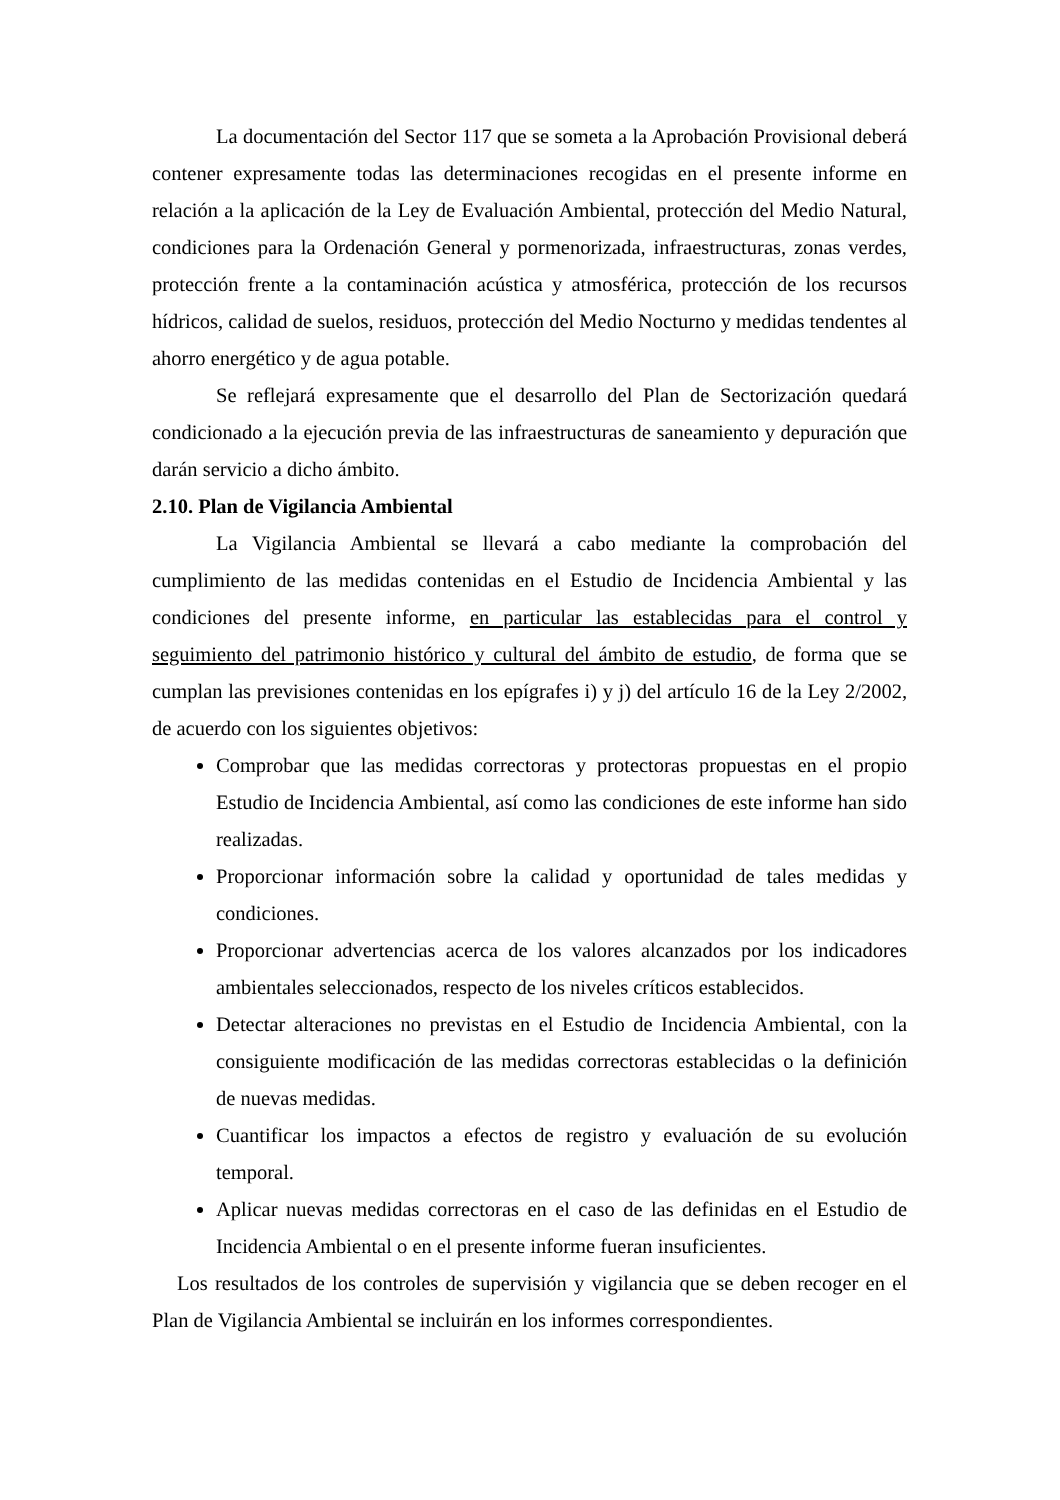La documentación del Sector 117 que se someta a la Aprobación Provisional deberá contener expresamente todas las determinaciones recogidas en el presente informe en relación a la aplicación de la Ley de Evaluación Ambiental, protección del Medio Natural, condiciones para la Ordenación General y pormenorizada, infraestructuras, zonas verdes, protección frente a la contaminación acústica y atmosférica, protección de los recursos hídricos, calidad de suelos, residuos, protección del Medio Nocturno y medidas tendentes al ahorro energético y de agua potable.
Se reflejará expresamente que el desarrollo del Plan de Sectorización quedará condicionado a la ejecución previa de las infraestructuras de saneamiento y depuración que darán servicio a dicho ámbito.
2.10. Plan de Vigilancia Ambiental
La Vigilancia Ambiental se llevará a cabo mediante la comprobación del cumplimiento de las medidas contenidas en el Estudio de Incidencia Ambiental y las condiciones del presente informe, en particular las establecidas para el control y seguimiento del patrimonio histórico y cultural del ámbito de estudio, de forma que se cumplan las previsiones contenidas en los epígrafes i) y j) del artículo 16 de la Ley 2/2002, de acuerdo con los siguientes objetivos:
Comprobar que las medidas correctoras y protectoras propuestas en el propio Estudio de Incidencia Ambiental, así como las condiciones de este informe han sido realizadas.
Proporcionar información sobre la calidad y oportunidad de tales medidas y condiciones.
Proporcionar advertencias acerca de los valores alcanzados por los indicadores ambientales seleccionados, respecto de los niveles críticos establecidos.
Detectar alteraciones no previstas en el Estudio de Incidencia Ambiental, con la consiguiente modificación de las medidas correctoras establecidas o la definición de nuevas medidas.
Cuantificar los impactos a efectos de registro y evaluación de su evolución temporal.
Aplicar nuevas medidas correctoras en el caso de las definidas en el Estudio de Incidencia Ambiental o en el presente informe fueran insuficientes.
Los resultados de los controles de supervisión y vigilancia que se deben recoger en el Plan de Vigilancia Ambiental se incluirán en los informes correspondientes.